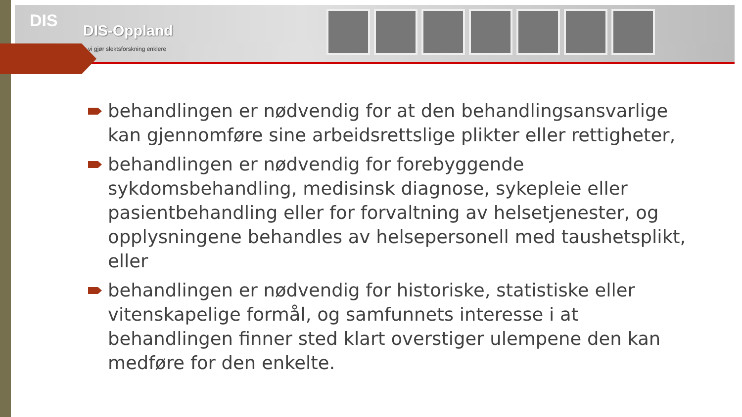DIS
DIS-Oppland
vi gjør slektsforskning enklere
behandlingen er nødvendig for at den behandlingsansvarlige kan gjennomføre sine arbeidsrettslige plikter eller rettigheter,
behandlingen er nødvendig for forebyggende sykdomsbehandling, medisinsk diagnose, sykepleie eller pasientbehandling eller for forvaltning av helsetjenester, og opplysningene behandles av helsepersonell med taushetsplikt, eller
behandlingen er nødvendig for historiske, statistiske eller vitenskapelige formål, og samfunnets interesse i at behandlingen finner sted klart overstiger ulempene den kan medføre for den enkelte.